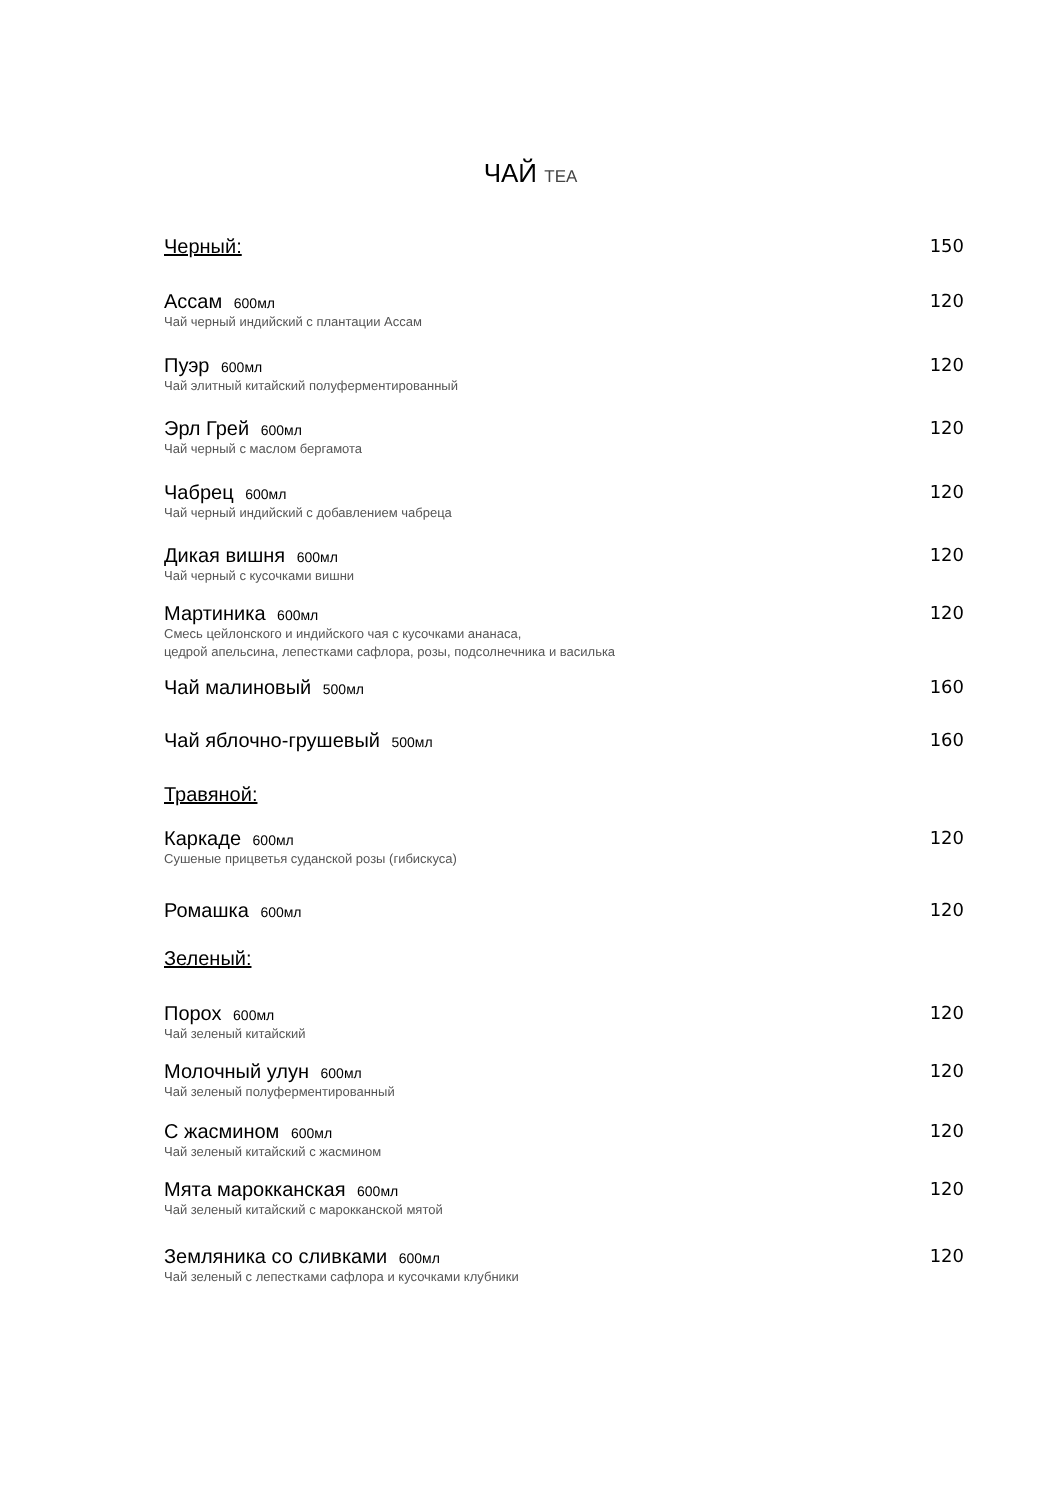ЧАЙ TEA
Черный: 150
Ассам 600мл
120
Чай черный индийский с плантации Ассам
Пуэр 600мл
120
Чай элитный китайский полуферментированный
Эрл Грей 600мл
120
Чай черный с маслом бергамота
Чабрец 600мл
120
Чай черный индийский с добавлением чабреца
Дикая вишня 600мл
120
Чай черный с кусочками вишни
Мартиника 600мл
120
Смесь цейлонского и индийского чая с кусочками ананаса,
цедрой апельсина, лепестками сафлора, розы, подсолнечника и василька
Чай малиновый 500мл
160
Чай яблочно-грушевый 500мл
160
Травяной:
Каркаде 600мл
120
Сушеные прицветья суданской розы (гибискуса)
Ромашка 600мл
120
Зеленый:
Порох 600мл
120
Чай зеленый китайский
Молочный улун 600мл
120
Чай зеленый полуферментированный
С жасмином 600мл
120
Чай зеленый китайский с жасмином
Мята марокканская 600мл
120
Чай зеленый китайский с марокканской мятой
Земляника со сливками 600мл
120
Чай зеленый с лепестками сафлора и кусочками клубники